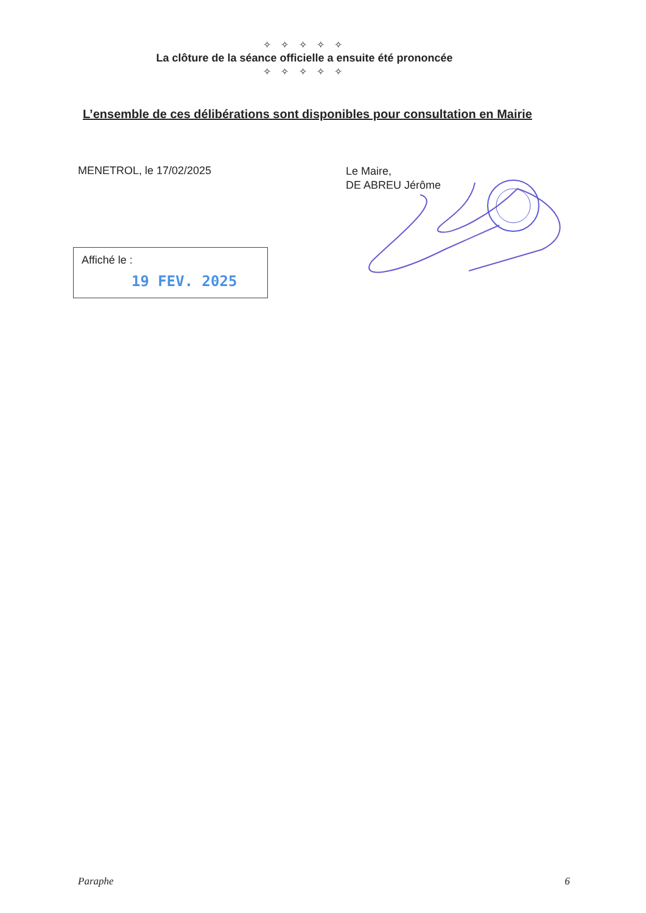✧ ✧ ✧ ✧ ✧
La clôture de la séance officielle a ensuite été prononcée
✧ ✧ ✧ ✧ ✧
L’ensemble de ces délibérations sont disponibles pour consultation en Mairie
MENETROL, le 17/02/2025
Le Maire,
DE ABREU Jérôme
Affiché le :
19 FEV. 2025
Paraphe 6